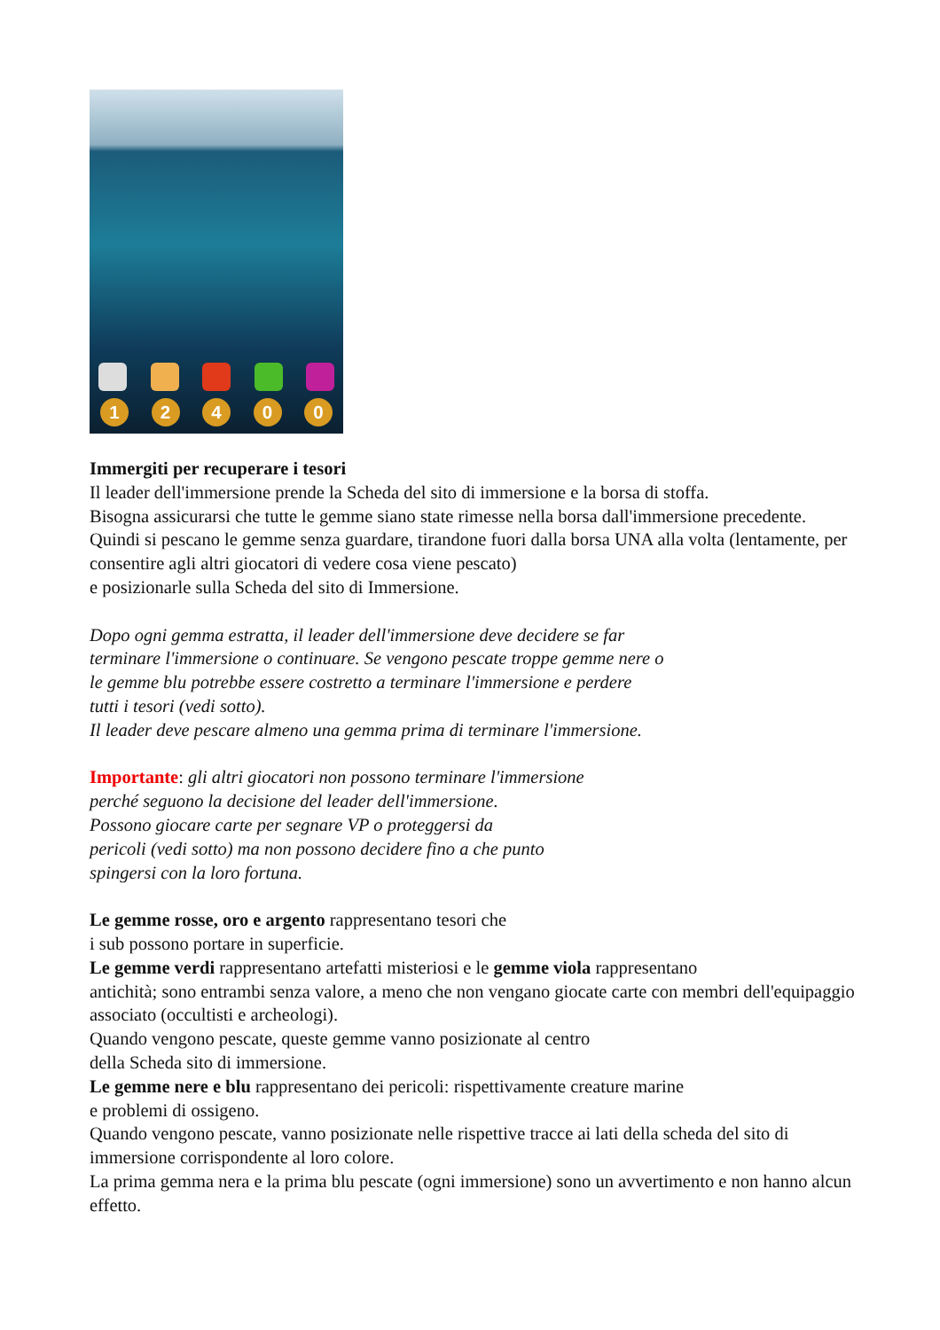12400
Immergiti per recuperare i tesori
Il leader dell'immersione prende la Scheda del sito di immersione e la borsa di stoffa.
Bisogna assicurarsi che tutte le gemme siano state rimesse nella borsa dall'immersione precedente.
Quindi si pescano le gemme senza guardare, tirandone fuori dalla borsa UNA alla volta (lentamente, per consentire agli altri giocatori di vedere cosa viene pescato)
e posizionarle sulla Scheda del sito di Immersione.
Dopo ogni gemma estratta, il leader dell'immersione deve decidere se far
terminare l'immersione o continuare. Se vengono pescate troppe gemme nere o
le gemme blu potrebbe essere costretto a terminare l'immersione e perdere
tutti i tesori (vedi sotto).
Il leader deve pescare almeno una gemma prima di terminare l'immersione.
Importante: gli altri giocatori non possono terminare l'immersione
perché seguono la decisione del leader dell'immersione.
Possono giocare carte per segnare VP o proteggersi da
pericoli (vedi sotto) ma non possono decidere fino a che punto
spingersi con la loro fortuna.
Le gemme rosse, oro e argento rappresentano tesori che
i sub possono portare in superficie.
Le gemme verdi rappresentano artefatti misteriosi e le gemme viola rappresentano
antichità; sono entrambi senza valore, a meno che non vengano giocate carte con membri dell'equipaggio associato (occultisti e archeologi).
Quando vengono pescate, queste gemme vanno posizionate al centro
della Scheda sito di immersione.
Le gemme nere e blu rappresentano dei pericoli: rispettivamente creature marine
e problemi di ossigeno.
Quando vengono pescate, vanno posizionate nelle rispettive tracce ai lati della scheda del sito di immersione corrispondente al loro colore.
La prima gemma nera e la prima blu pescate (ogni immersione) sono un avvertimento e non hanno alcun effetto.